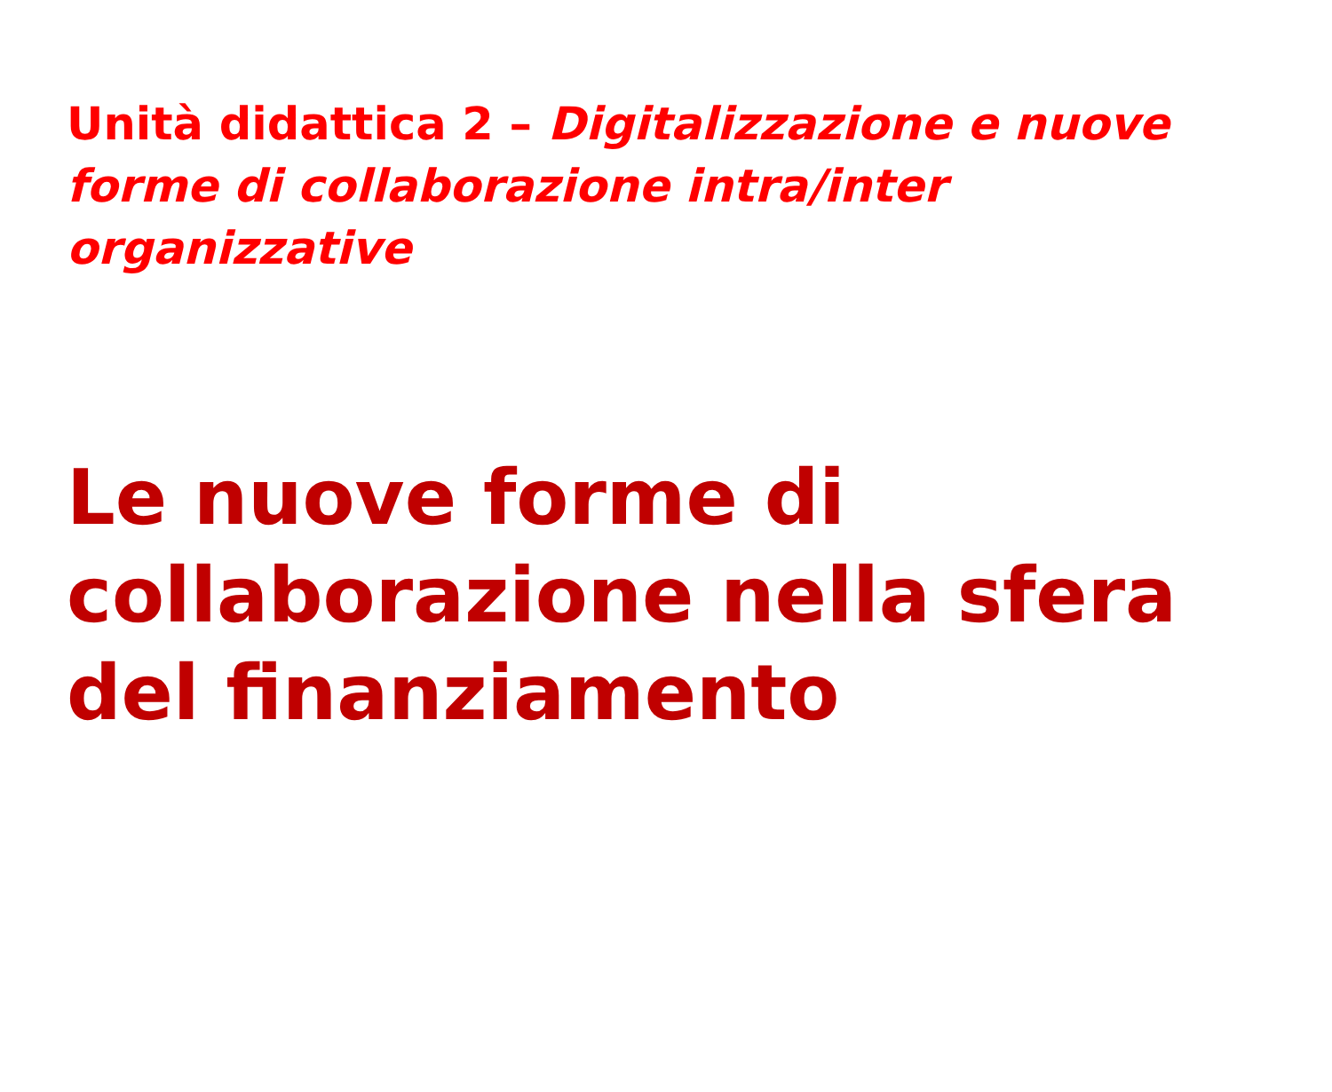Unità didattica 2 – Digitalizzazione e nuove forme di collaborazione intra/inter organizzative
Le nuove forme di collaborazione nella sfera del finanziamento